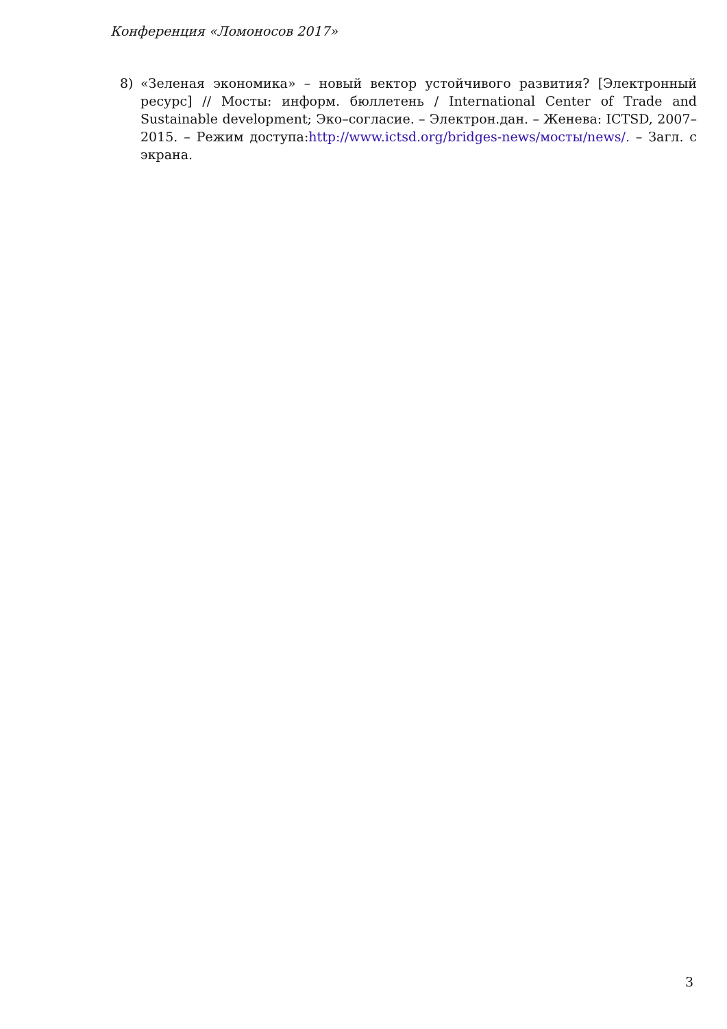Конференция «Ломоносов 2017»
8) «Зеленая экономика» – новый вектор устойчивого развития? [Электронный ресурс] // Мосты: информ. бюллетень / International Center of Trade and Sustainable development; Эко–согласие. – Электрон.дан. – Женева: ICTSD, 2007–2015. – Режим доступа:http://www.ictsd.org/bridges-news/мосты/news/. – Загл. с экрана.
3